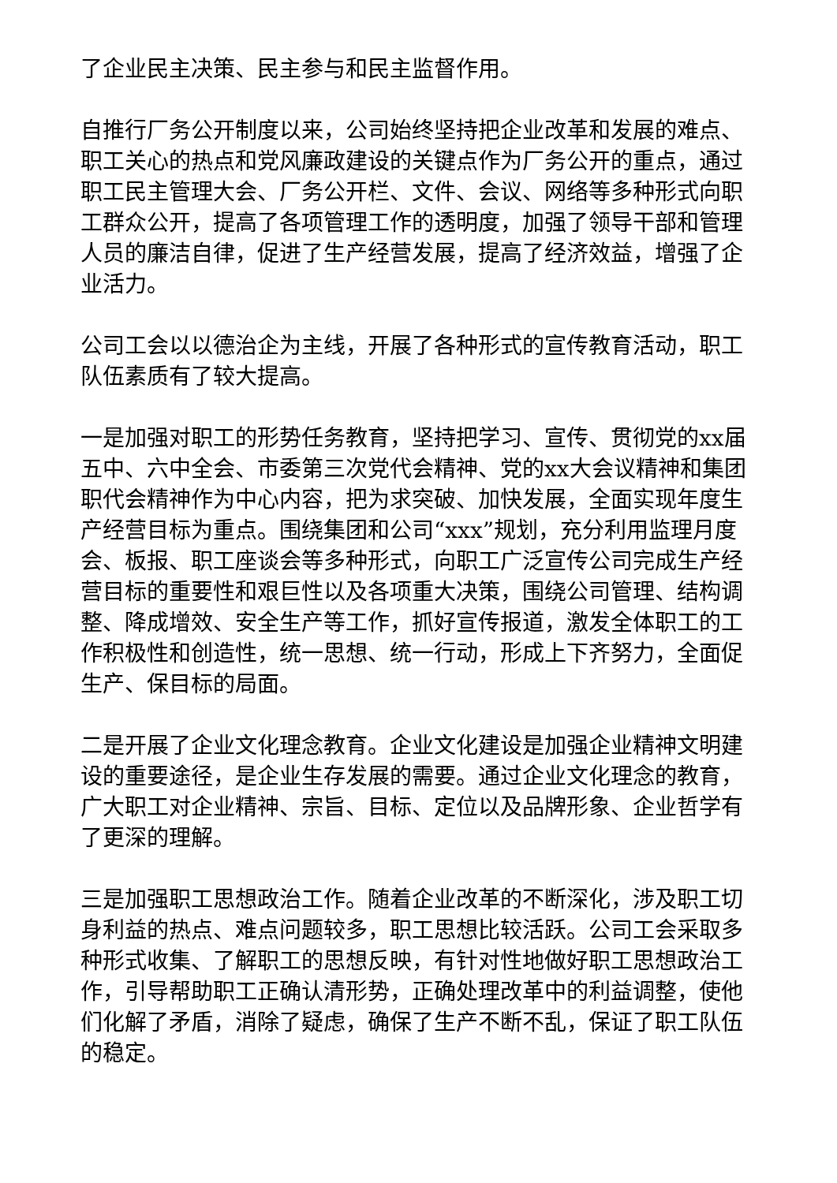了企业民主决策、民主参与和民主监督作用。
自推行厂务公开制度以来，公司始终坚持把企业改革和发展的难点、职工关心的热点和党风廉政建设的关键点作为厂务公开的重点，通过职工民主管理大会、厂务公开栏、文件、会议、网络等多种形式向职工群众公开，提高了各项管理工作的透明度，加强了领导干部和管理人员的廉洁自律，促进了生产经营发展，提高了经济效益，增强了企业活力。
公司工会以以德治企为主线，开展了各种形式的宣传教育活动，职工队伍素质有了较大提高。
一是加强对职工的形势任务教育，坚持把学习、宣传、贯彻党的xx届五中、六中全会、市委第三次党代会精神、党的xx大会议精神和集团职代会精神作为中心内容，把为求突破、加快发展，全面实现年度生产经营目标为重点。围绕集团和公司“xxx”规划，充分利用监理月度会、板报、职工座谈会等多种形式，向职工广泛宣传公司完成生产经营目标的重要性和艰巨性以及各项重大决策，围绕公司管理、结构调整、降成增效、安全生产等工作，抓好宣传报道，激发全体职工的工作积极性和创造性，统一思想、统一行动，形成上下齐努力，全面促生产、保目标的局面。
二是开展了企业文化理念教育。企业文化建设是加强企业精神文明建设的重要途径，是企业生存发展的需要。通过企业文化理念的教育，广大职工对企业精神、宗旨、目标、定位以及品牌形象、企业哲学有了更深的理解。
三是加强职工思想政治工作。随着企业改革的不断深化，涉及职工切身利益的热点、难点问题较多，职工思想比较活跃。公司工会采取多种形式收集、了解职工的思想反映，有针对性地做好职工思想政治工作，引导帮助职工正确认清形势，正确处理改革中的利益调整，使他们化解了矛盾，消除了疑虑，确保了生产不断不乱，保证了职工队伍的稳定。